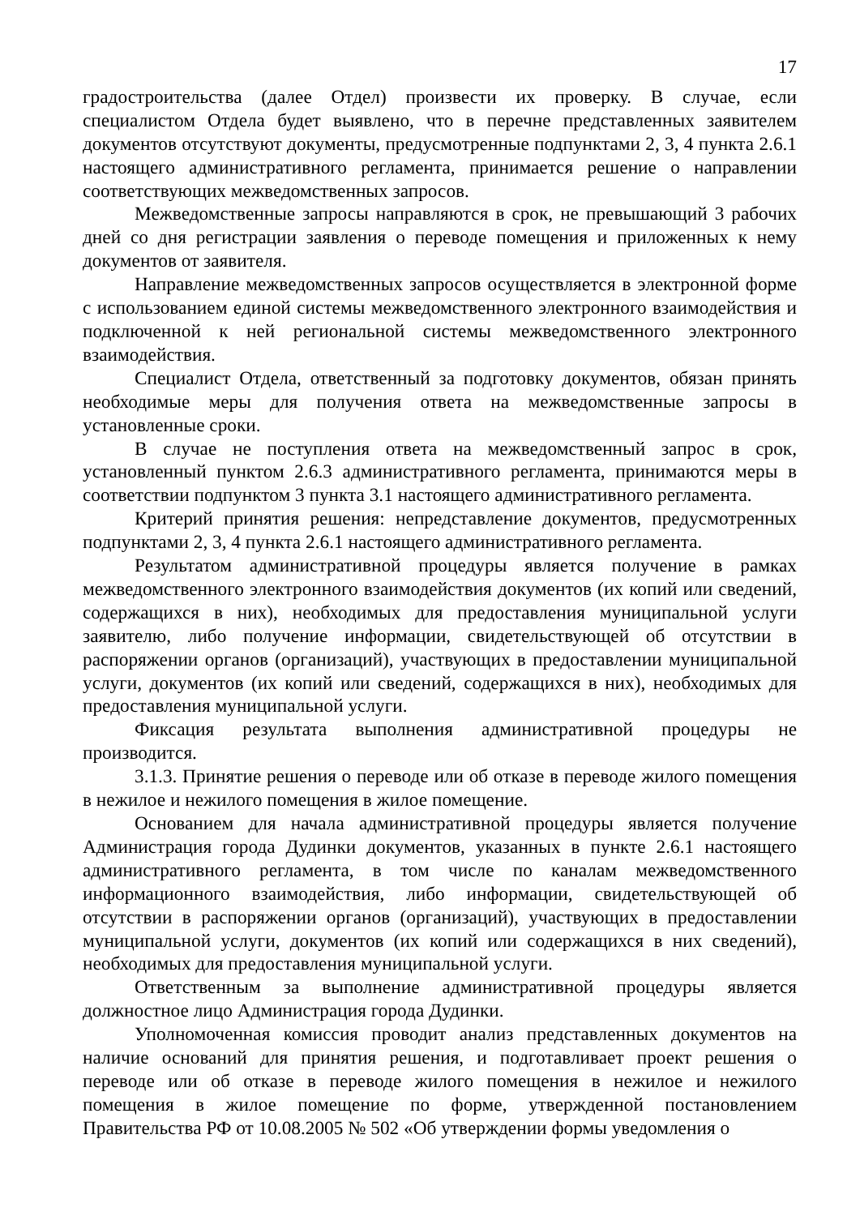17
градостроительства (далее Отдел) произвести их проверку. В случае, если специалистом Отдела будет выявлено, что в перечне представленных заявителем документов отсутствуют документы, предусмотренные подпунктами 2, 3, 4 пункта 2.6.1 настоящего административного регламента, принимается решение о направлении соответствующих межведомственных запросов.
Межведомственные запросы направляются в срок, не превышающий 3 рабочих дней со дня регистрации заявления о переводе помещения и приложенных к нему документов от заявителя.
Направление межведомственных запросов осуществляется в электронной форме с использованием единой системы межведомственного электронного взаимодействия и подключенной к ней региональной системы межведомственного электронного взаимодействия.
Специалист Отдела, ответственный за подготовку документов, обязан принять необходимые меры для получения ответа на межведомственные запросы в установленные сроки.
В случае не поступления ответа на межведомственный запрос в срок, установленный пунктом 2.6.3 административного регламента, принимаются меры в соответствии подпунктом 3 пункта 3.1 настоящего административного регламента.
Критерий принятия решения: непредставление документов, предусмотренных подпунктами 2, 3, 4 пункта 2.6.1 настоящего административного регламента.
Результатом административной процедуры является получение в рамках межведомственного электронного взаимодействия документов (их копий или сведений, содержащихся в них), необходимых для предоставления муниципальной услуги заявителю, либо получение информации, свидетельствующей об отсутствии в распоряжении органов (организаций), участвующих в предоставлении муниципальной услуги, документов (их копий или сведений, содержащихся в них), необходимых для предоставления муниципальной услуги.
Фиксация результата выполнения административной процедуры не производится.
3.1.3. Принятие решения о переводе или об отказе в переводе жилого помещения в нежилое и нежилого помещения в жилое помещение.
Основанием для начала административной процедуры является получение Администрация города Дудинки документов, указанных в пункте 2.6.1 настоящего административного регламента, в том числе по каналам межведомственного информационного взаимодействия, либо информации, свидетельствующей об отсутствии в распоряжении органов (организаций), участвующих в предоставлении муниципальной услуги, документов (их копий или содержащихся в них сведений), необходимых для предоставления муниципальной услуги.
Ответственным за выполнение административной процедуры является должностное лицо Администрация города Дудинки.
Уполномоченная комиссия проводит анализ представленных документов на наличие оснований для принятия решения, и подготавливает проект решения о переводе или об отказе в переводе жилого помещения в нежилое и нежилого помещения в жилое помещение по форме, утвержденной постановлением Правительства РФ от 10.08.2005 № 502 «Об утверждении формы уведомления о